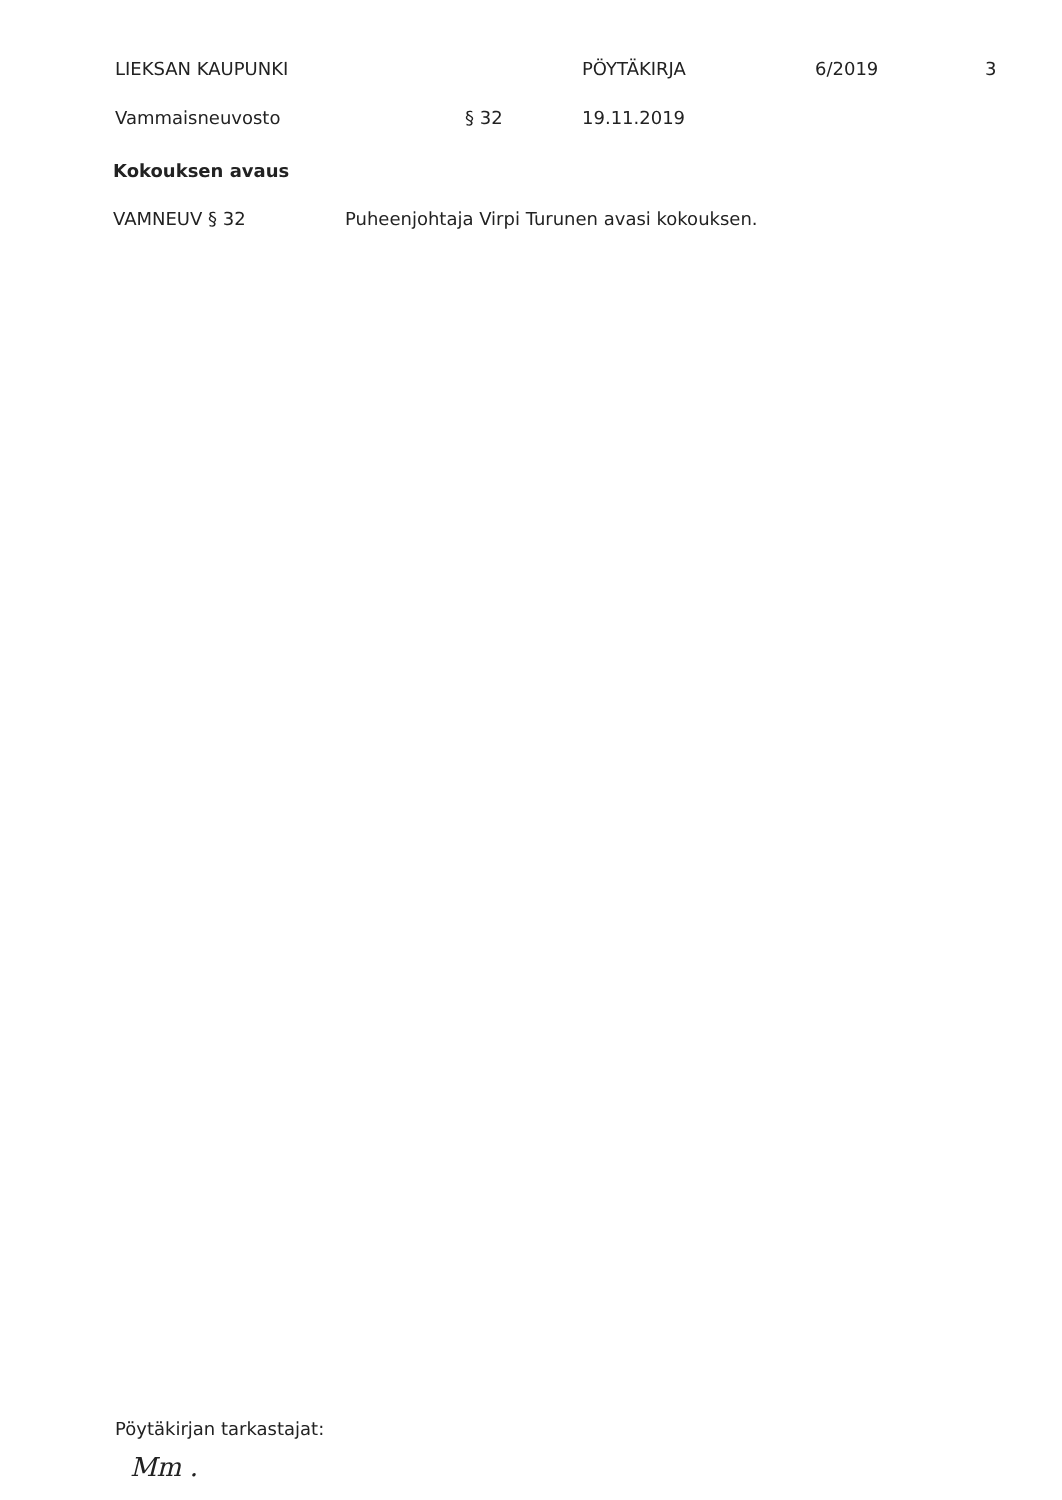LIEKSAN KAUPUNKI PÖYTÄKIRJA 6/2019 3
Vammaisneuvosto § 32 19.11.2019
Kokouksen avaus
VAMNEUV § 32 Puheenjohtaja Virpi Turunen avasi kokouksen.
Pöytäkirjan tarkastajat:
Mm .